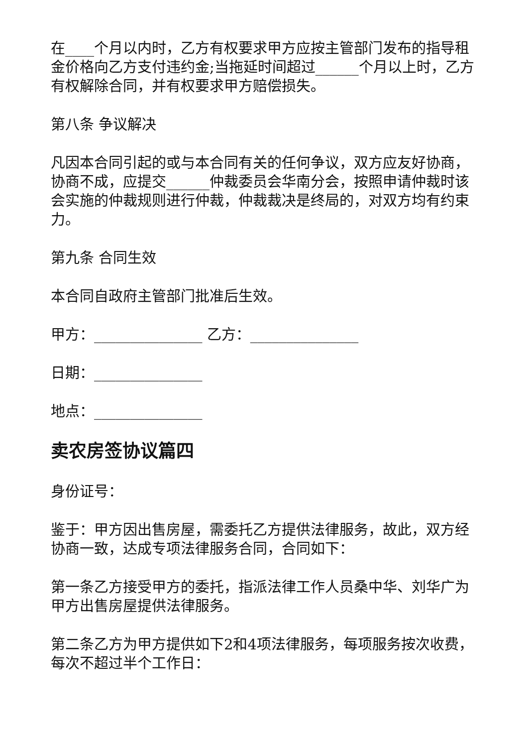在____个月以内时，乙方有权要求甲方应按主管部门发布的指导租金价格向乙方支付违约金;当拖延时间超过______个月以上时，乙方有权解除合同，并有权要求甲方赔偿损失。
第八条 争议解决
凡因本合同引起的或与本合同有关的任何争议，双方应友好协商，协商不成，应提交______仲裁委员会华南分会，按照申请仲裁时该会实施的仲裁规则进行仲裁，仲裁裁决是终局的，对双方均有约束力。
第九条 合同生效
本合同自政府主管部门批准后生效。
甲方：_______________ 乙方：_______________
日期：_______________
地点：_______________
卖农房签协议篇四
身份证号：
鉴于：甲方因出售房屋，需委托乙方提供法律服务，故此，双方经协商一致，达成专项法律服务合同，合同如下：
第一条乙方接受甲方的委托，指派法律工作人员桑中华、刘华广为甲方出售房屋提供法律服务。
第二条乙方为甲方提供如下2和4项法律服务，每项服务按次收费，每次不超过半个工作日：